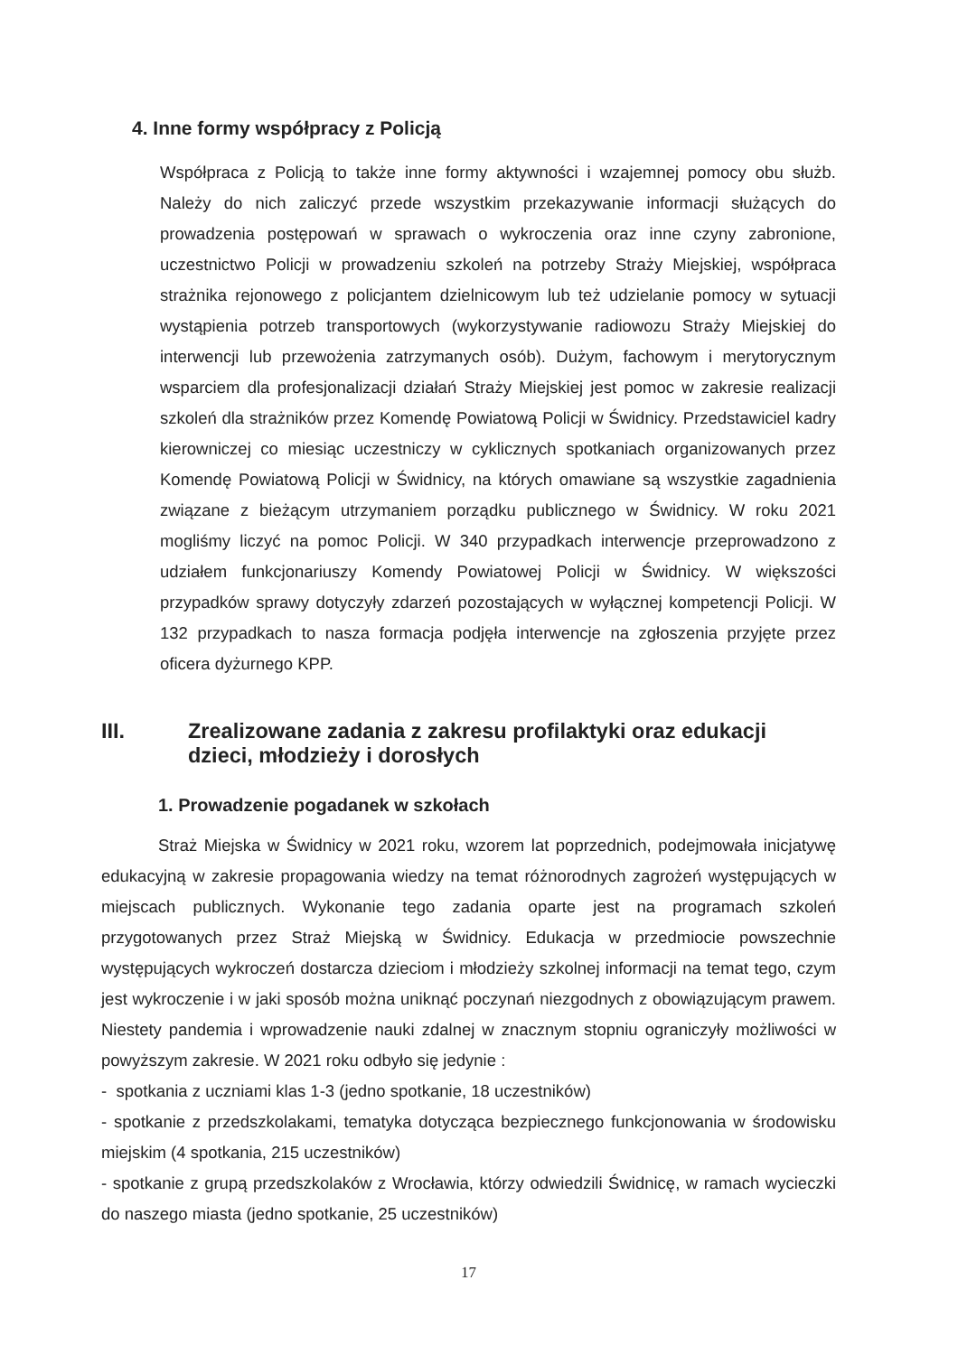4. Inne formy współpracy z Policją
Współpraca z Policją to także inne formy aktywności i wzajemnej pomocy obu służb. Należy do nich zaliczyć przede wszystkim przekazywanie informacji służących do prowadzenia postępowań w sprawach o wykroczenia oraz inne czyny zabronione, uczestnictwo Policji w prowadzeniu szkoleń na potrzeby Straży Miejskiej, współpraca strażnika rejonowego z policjantem dzielnicowym lub też udzielanie pomocy w sytuacji wystąpienia potrzeb transportowych (wykorzystywanie radiowozu Straży Miejskiej do interwencji lub przewożenia zatrzymanych osób). Dużym, fachowym i merytorycznym wsparciem dla profesjonalizacji działań Straży Miejskiej jest pomoc w zakresie realizacji szkoleń dla strażników przez Komendę Powiatową Policji w Świdnicy. Przedstawiciel kadry kierowniczej co miesiąc uczestniczy w cyklicznych spotkaniach organizowanych przez Komendę Powiatową Policji w Świdnicy, na których omawiane są wszystkie zagadnienia związane z bieżącym utrzymaniem porządku publicznego w Świdnicy. W roku 2021 mogliśmy liczyć na pomoc Policji. W 340 przypadkach interwencje przeprowadzono z udziałem funkcjonariuszy Komendy Powiatowej Policji w Świdnicy. W większości przypadków sprawy dotyczyły zdarzeń pozostających w wyłącznej kompetencji Policji. W 132 przypadkach to nasza formacja podjęła interwencje na zgłoszenia przyjęte przez oficera dyżurnego KPP.
III. Zrealizowane zadania z zakresu profilaktyki oraz edukacji dzieci, młodzieży i dorosłych
1. Prowadzenie pogadanek w szkołach
Straż Miejska w Świdnicy w 2021 roku, wzorem lat poprzednich, podejmowała inicjatywę edukacyjną w zakresie propagowania wiedzy na temat różnorodnych zagrożeń występujących w miejscach publicznych. Wykonanie tego zadania oparte jest na programach szkoleń przygotowanych przez Straż Miejską w Świdnicy. Edukacja w przedmiocie powszechnie występujących wykroczeń dostarcza dzieciom i młodzieży szkolnej informacji na temat tego, czym jest wykroczenie i w jaki sposób można uniknąć poczynań niezgodnych z obowiązującym prawem. Niestety pandemia i wprowadzenie nauki zdalnej w znacznym stopniu ograniczyły możliwości w powyższym zakresie. W 2021 roku odbyło się jedynie :
- spotkania z uczniami klas 1-3 (jedno spotkanie, 18 uczestników)
- spotkanie z przedszkolakami, tematyka dotycząca bezpiecznego funkcjonowania w środowisku miejskim (4 spotkania, 215 uczestników)
- spotkanie z grupą przedszkolaków z Wrocławia, którzy odwiedzili Świdnicę, w ramach wycieczki do naszego miasta (jedno spotkanie, 25 uczestników)
17